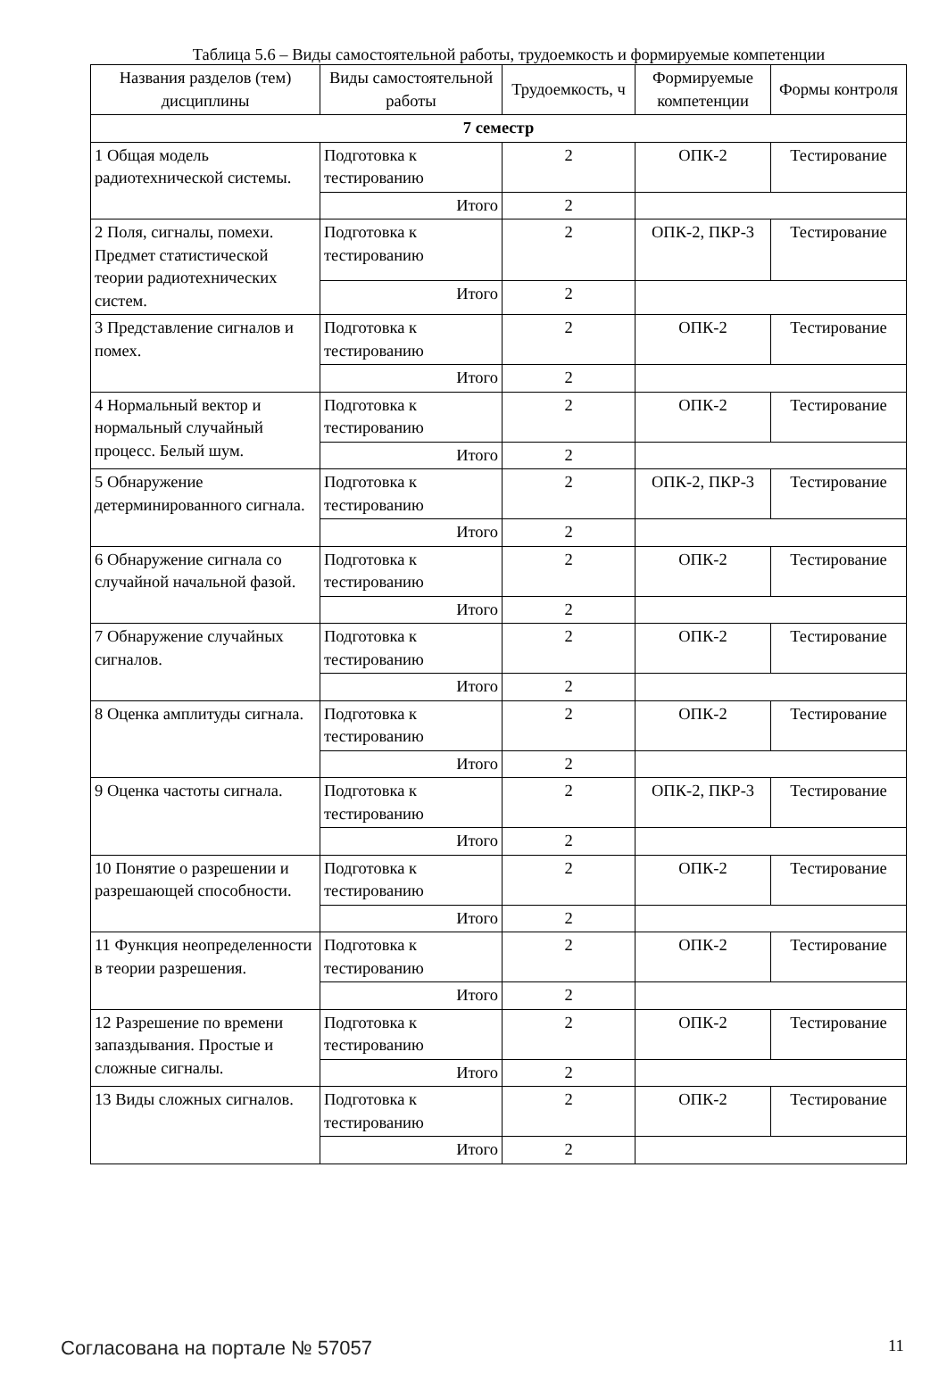Таблица 5.6 – Виды самостоятельной работы, трудоемкость и формируемые компетенции
| Названия разделов (тем) дисциплины | Виды самостоятельной работы | Трудоемкость, ч | Формируемые компетенции | Формы контроля |
| --- | --- | --- | --- | --- |
| 7 семестр | | | | |
| 1 Общая модель радиотехнической системы. | Подготовка к тестированию | 2 | ОПК-2 | Тестирование |
| | Итого | 2 | | |
| 2 Поля, сигналы, помехи. Предмет статистической теории радиотехнических систем. | Подготовка к тестированию | 2 | ОПК-2, ПКР-3 | Тестирование |
| | Итого | 2 | | |
| 3 Представление сигналов и помех. | Подготовка к тестированию | 2 | ОПК-2 | Тестирование |
| | Итого | 2 | | |
| 4 Нормальный вектор и нормальный случайный процесс. Белый шум. | Подготовка к тестированию | 2 | ОПК-2 | Тестирование |
| | Итого | 2 | | |
| 5 Обнаружение детерминированного сигнала. | Подготовка к тестированию | 2 | ОПК-2, ПКР-3 | Тестирование |
| | Итого | 2 | | |
| 6 Обнаружение сигнала со случайной начальной фазой. | Подготовка к тестированию | 2 | ОПК-2 | Тестирование |
| | Итого | 2 | | |
| 7 Обнаружение случайных сигналов. | Подготовка к тестированию | 2 | ОПК-2 | Тестирование |
| | Итого | 2 | | |
| 8 Оценка амплитуды сигнала. | Подготовка к тестированию | 2 | ОПК-2 | Тестирование |
| | Итого | 2 | | |
| 9 Оценка частоты сигнала. | Подготовка к тестированию | 2 | ОПК-2, ПКР-3 | Тестирование |
| | Итого | 2 | | |
| 10 Понятие о разрешении и разрешающей способности. | Подготовка к тестированию | 2 | ОПК-2 | Тестирование |
| | Итого | 2 | | |
| 11 Функция неопределенности в теории разрешения. | Подготовка к тестированию | 2 | ОПК-2 | Тестирование |
| | Итого | 2 | | |
| 12 Разрешение по времени запаздывания. Простые и сложные сигналы. | Подготовка к тестированию | 2 | ОПК-2 | Тестирование |
| | Итого | 2 | | |
| 13 Виды сложных сигналов. | Подготовка к тестированию | 2 | ОПК-2 | Тестирование |
| | Итого | 2 | | |
Согласована на портале № 57057 11